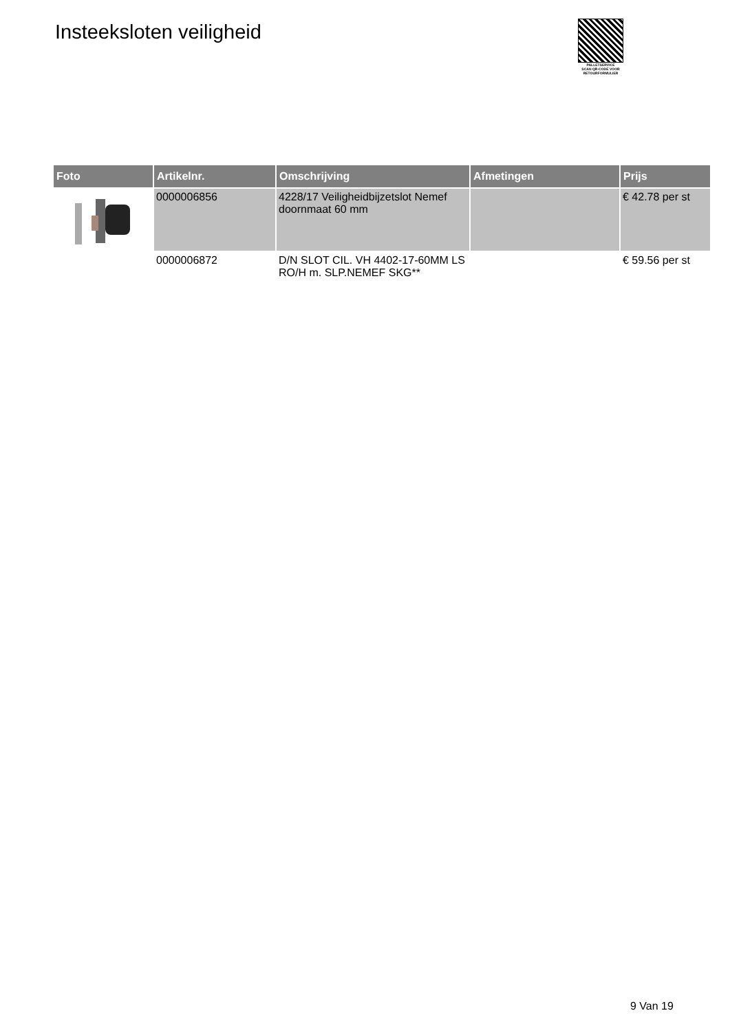Insteeksloten veiligheid
PALLETSERVICE
SCAN QR-CODE VOOR RETOURFORMULIER
| Foto | Artikelnr. | Omschrijving | Afmetingen | Prijs |
| --- | --- | --- | --- | --- |
| | 0000006856 | 4228/17 Veiligheidbijzetslot Nemef doornmaat 60 mm | | € 42.78 per st |
| | 0000006872 | D/N SLOT CIL. VH 4402-17-60MM LS RO/H m. SLP.NEMEF SKG** | | € 59.56 per st |
9 Van 19